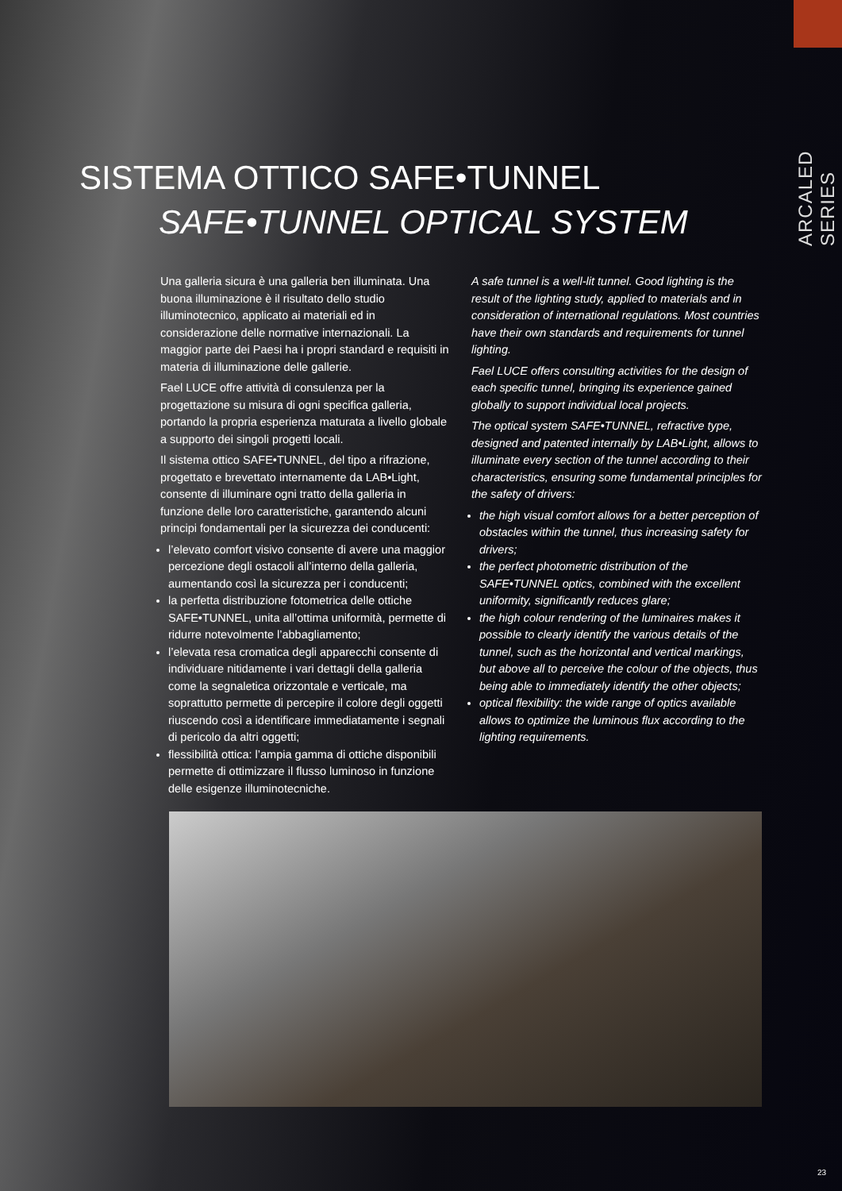ARCALED SERIES
SISTEMA OTTICO SAFE•TUNNEL
SAFE•TUNNEL OPTICAL SYSTEM
Una galleria sicura è una galleria ben illuminata. Una buona illuminazione è il risultato dello studio illuminotecnico, applicato ai materiali ed in considerazione delle normative internazionali. La maggior parte dei Paesi ha i propri standard e requisiti in materia di illuminazione delle gallerie.
Fael LUCE offre attività di consulenza per la progettazione su misura di ogni specifica galleria, portando la propria esperienza maturata a livello globale a supporto dei singoli progetti locali.
Il sistema ottico SAFE•TUNNEL, del tipo a rifrazione, progettato e brevettato internamente da LAB•Light, consente di illuminare ogni tratto della galleria in funzione delle loro caratteristiche, garantendo alcuni principi fondamentali per la sicurezza dei conducenti:
l’elevato comfort visivo consente di avere una maggior percezione degli ostacoli all’interno della galleria, aumentando così la sicurezza per i conducenti;
la perfetta distribuzione fotometrica delle ottiche SAFE•TUNNEL, unita all’ottima uniformità, permette di ridurre notevolmente l’abbagliamento;
l’elevata resa cromatica degli apparecchi consente di individuare nitidamente i vari dettagli della galleria come la segnaletica orizzontale e verticale, ma soprattutto permette di percepire il colore degli oggetti riuscendo così a identificare immediatamente i segnali di pericolo da altri oggetti;
flessibilità ottica: l’ampia gamma di ottiche disponibili permette di ottimizzare il flusso luminoso in funzione delle esigenze illuminotecniche.
A safe tunnel is a well-lit tunnel. Good lighting is the result of the lighting study, applied to materials and in consideration of international regulations. Most countries have their own standards and requirements for tunnel lighting.
Fael LUCE offers consulting activities for the design of each specific tunnel, bringing its experience gained globally to support individual local projects.
The optical system SAFE•TUNNEL, refractive type, designed and patented internally by LAB•Light, allows to illuminate every section of the tunnel according to their characteristics, ensuring some fundamental principles for the safety of drivers:
the high visual comfort allows for a better perception of obstacles within the tunnel, thus increasing safety for drivers;
the perfect photometric distribution of the SAFE•TUNNEL optics, combined with the excellent uniformity, significantly reduces glare;
the high colour rendering of the luminaires makes it possible to clearly identify the various details of the tunnel, such as the horizontal and vertical markings, but above all to perceive the colour of the objects, thus being able to immediately identify the other objects;
optical flexibility: the wide range of optics available allows to optimize the luminous flux according to the lighting requirements.
23